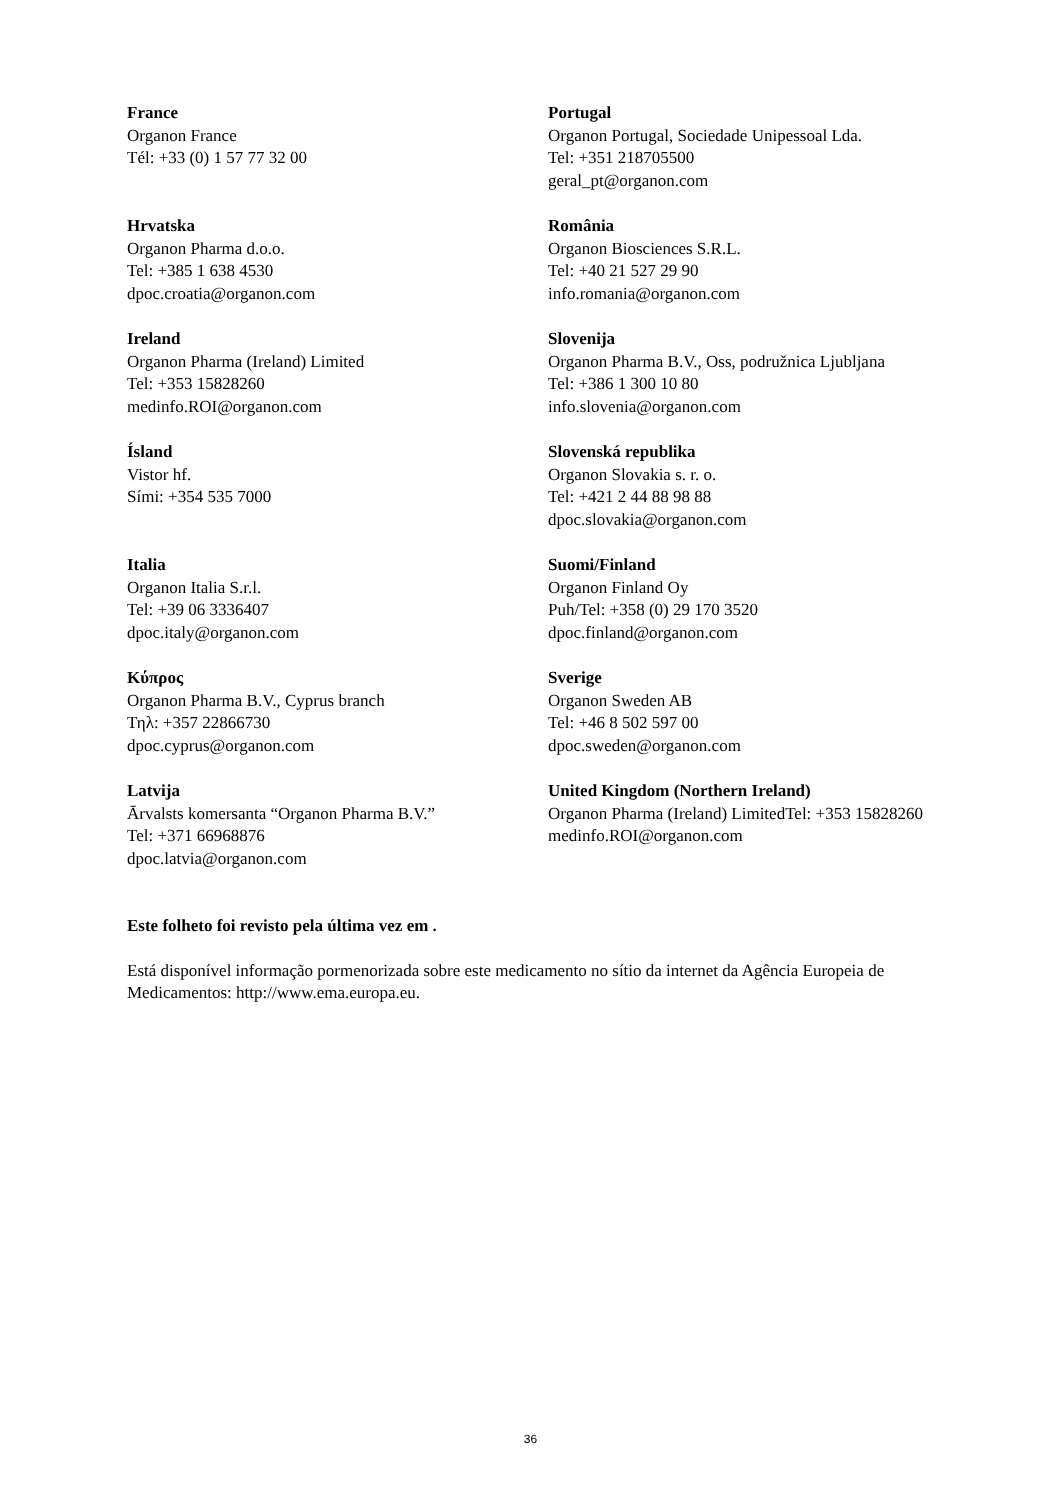France
Organon France
Tél: +33 (0) 1 57 77 32 00
Portugal
Organon Portugal, Sociedade Unipessoal Lda.
Tel: +351 218705500
geral_pt@organon.com
Hrvatska
Organon Pharma d.o.o.
Tel: +385 1 638 4530
dpoc.croatia@organon.com
România
Organon Biosciences S.R.L.
Tel: +40 21 527 29 90
info.romania@organon.com
Ireland
Organon Pharma (Ireland) Limited
Tel: +353 15828260
medinfo.ROI@organon.com
Slovenija
Organon Pharma B.V., Oss, podružnica Ljubljana
Tel: +386 1 300 10 80
info.slovenia@organon.com
Ísland
Vistor hf.
Sími: +354 535 7000
Slovenská republika
Organon Slovakia s. r. o.
Tel: +421 2 44 88 98 88
dpoc.slovakia@organon.com
Italia
Organon Italia S.r.l.
Tel: +39 06 3336407
dpoc.italy@organon.com
Suomi/Finland
Organon Finland Oy
Puh/Tel: +358 (0) 29 170 3520
dpoc.finland@organon.com
Κύπρος
Organon Pharma B.V., Cyprus branch
Τηλ: +357 22866730
dpoc.cyprus@organon.com
Sverige
Organon Sweden AB
Tel: +46 8 502 597 00
dpoc.sweden@organon.com
Latvija
Ārvalsts komersanta “Organon Pharma B.V.”
Tel: +371 66968876
dpoc.latvia@organon.com
United Kingdom (Northern Ireland)
Organon Pharma (Ireland) LimitedTel: +353 15828260
medinfo.ROI@organon.com
Este folheto foi revisto pela última vez em .
Está disponível informação pormenorizada sobre este medicamento no sítio da internet da Agência Europeia de Medicamentos: http://www.ema.europa.eu.
36